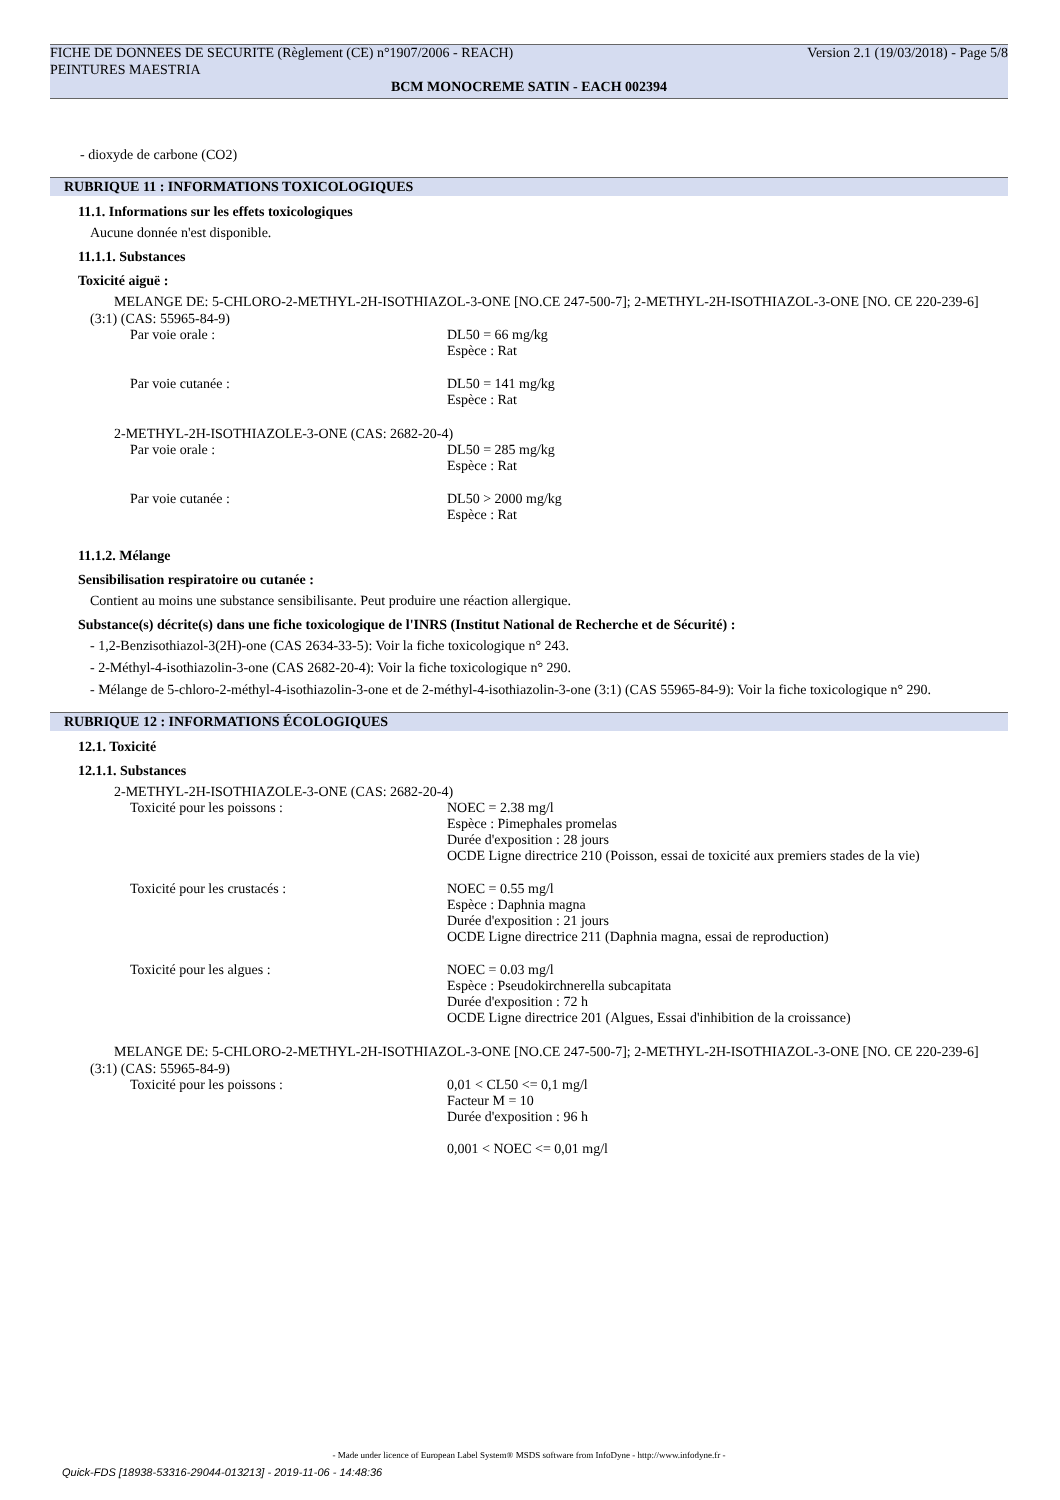FICHE DE DONNEES DE SECURITE (Règlement (CE) n°1907/2006 - REACH) Version 2.1 (19/03/2018) - Page 5/8
PEINTURES MAESTRIA
BCM MONOCREME SATIN - EACH 002394
- dioxyde de carbone (CO2)
RUBRIQUE 11 : INFORMATIONS TOXICOLOGIQUES
11.1. Informations sur les effets toxicologiques
Aucune donnée n'est disponible.
11.1.1. Substances
Toxicité aiguë :
MELANGE DE: 5-CHLORO-2-METHYL-2H-ISOTHIAZOL-3-ONE [NO.CE 247-500-7]; 2-METHYL-2H-ISOTHIAZOL-3-ONE [NO. CE 220-239-6] (3:1) (CAS: 55965-84-9)
Par voie orale : DL50 = 66 mg/kg
Espèce : Rat
Par voie cutanée : DL50 = 141 mg/kg
Espèce : Rat
2-METHYL-2H-ISOTHIAZOLE-3-ONE (CAS: 2682-20-4)
Par voie orale : DL50 = 285 mg/kg
Espèce : Rat
Par voie cutanée : DL50 > 2000 mg/kg
Espèce : Rat
11.1.2. Mélange
Sensibilisation respiratoire ou cutanée :
Contient au moins une substance sensibilisante. Peut produire une réaction allergique.
Substance(s) décrite(s) dans une fiche toxicologique de l'INRS (Institut National de Recherche et de Sécurité) :
- 1,2-Benzisothiazol-3(2H)-one (CAS 2634-33-5): Voir la fiche toxicologique n° 243.
- 2-Méthyl-4-isothiazolin-3-one (CAS 2682-20-4): Voir la fiche toxicologique n° 290.
- Mélange de 5-chloro-2-méthyl-4-isothiazolin-3-one et de 2-méthyl-4-isothiazolin-3-one (3:1) (CAS 55965-84-9): Voir la fiche toxicologique n° 290.
RUBRIQUE 12 : INFORMATIONS ÉCOLOGIQUES
12.1. Toxicité
12.1.1. Substances
2-METHYL-2H-ISOTHIAZOLE-3-ONE (CAS: 2682-20-4)
Toxicité pour les poissons : NOEC = 2.38 mg/l
Espèce : Pimephales promelas
Durée d'exposition : 28 jours
OCDE Ligne directrice 210 (Poisson, essai de toxicité aux premiers stades de la vie)
Toxicité pour les crustacés : NOEC = 0.55 mg/l
Espèce : Daphnia magna
Durée d'exposition : 21 jours
OCDE Ligne directrice 211 (Daphnia magna, essai de reproduction)
Toxicité pour les algues : NOEC = 0.03 mg/l
Espèce : Pseudokirchnerella subcapitata
Durée d'exposition : 72 h
OCDE Ligne directrice 201 (Algues, Essai d'inhibition de la croissance)
MELANGE DE: 5-CHLORO-2-METHYL-2H-ISOTHIAZOL-3-ONE [NO.CE 247-500-7]; 2-METHYL-2H-ISOTHIAZOL-3-ONE [NO. CE 220-239-6] (3:1) (CAS: 55965-84-9)
Toxicité pour les poissons : 0,01 < CL50 <= 0,1 mg/l
Facteur M = 10
Durée d'exposition : 96 h
0,001 < NOEC <= 0,01 mg/l
- Made under licence of European Label System® MSDS software from InfoDyne - http://www.infodyne.fr -
Quick-FDS [18938-53316-29044-013213] - 2019-11-06 - 14:48:36